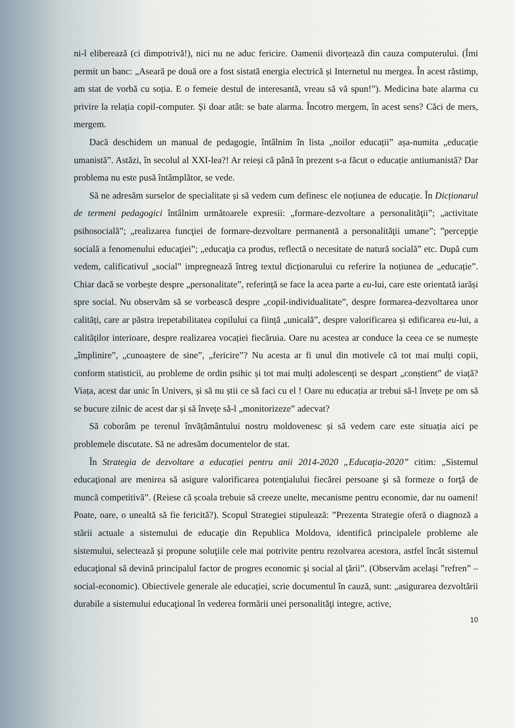ni-l eliberează (ci dimpotrivă!), nici nu ne aduc fericire. Oamenii divorțează din cauza computerului. (Îmi permit un banc: „Aseară pe două ore a fost sistată energia electrică și Internetul nu mergea. În acest răstimp, am stat de vorbă cu soția. E o femeie destul de interesantă, vreau să vă spun!”). Medicina bate alarma cu privire la relația copil-computer. Și doar atât: se bate alarma. Încotro mergem, în acest sens? Căci de mers, mergem.
Dacă deschidem un manual de pedagogie, întâlnim în lista „noilor educații” așa-numita „educație umanistă”. Astăzi, în secolul al XXI-lea?! Ar reieși că până în prezent s-a făcut o educație antiumanistă? Dar problema nu este pusă întâmplător, se vede.
Să ne adresăm surselor de specialitate și să vedem cum definesc ele noțiunea de educație. În Dicționarul de termeni pedagogici întâlnim următoarele expresii: „formare-dezvoltare a personalităţii”; „activitate psihosocială”; „realizarea funcţiei de formare-dezvoltare permanentă a personalităţii umane”; ”percepţie socială a fenomenului educaţiei”; „educaţia ca produs, reflectă o necesitate de natură socială” etc. După cum vedem, calificativul „social” impregnează întreg textul dicționarului cu referire la noțiunea de „educație”. Chiar dacă se vorbește despre „personalitate”, referință se face la acea parte a eu-lui, care este orientată iarăși spre social. Nu observăm să se vorbească despre „copil-individualitate”, despre formarea-dezvoltarea unor calități, care ar păstra irepetabilitatea copilului ca ființă „unicală”, despre valorificarea și edificarea eu-lui, a calităților interioare, despre realizarea vocației fiecăruia. Oare nu acestea ar conduce la ceea ce se numește „împlinire”, „cunoaștere de sine”, „fericire”? Nu acesta ar fi unul din motivele că tot mai mulți copii, conform statisticii, au probleme de ordin psihic și tot mai mulți adolescenți se despart „conștient” de viață? Viața, acest dar unic în Univers, și să nu știi ce să faci cu el ! Oare nu educația ar trebui să-l învețe pe om să se bucure zilnic de acest dar și să învețe să-l „monitorizeze” adecvat?
Să coborâm pe terenul învățământului nostru moldovenesc și să vedem care este situația aici pe problemele discutate. Să ne adresăm documentelor de stat.
În Strategia de dezvoltare a educației pentru anii 2014-2020 „Educaţia-2020” citim: „Sistemul educaţional are menirea să asigure valorificarea potenţialului fiecărei persoane şi să formeze o forţă de muncă competitivă”. (Reiese că școala trebuie să creeze unelte, mecanisme pentru economie, dar nu oameni! Poate, oare, o unealtă să fie fericită?). Scopul Strategiei stipulează: ”Prezenta Strategie oferă o diagnoză a stării actuale a sistemului de educaţie din Republica Moldova, identifică principalele probleme ale sistemului, selectează şi propune soluţiile cele mai potrivite pentru rezolvarea acestora, astfel încât sistemul educaţional să devină principalul factor de progres economic şi social al ţării”. (Observăm același ”refren” – social-economic). Obiectivele generale ale educației, scrie documentul în cauză, sunt: „asigurarea dezvoltării durabile a sistemului educaţional în vederea formării unei personalităţi integre, active,
10